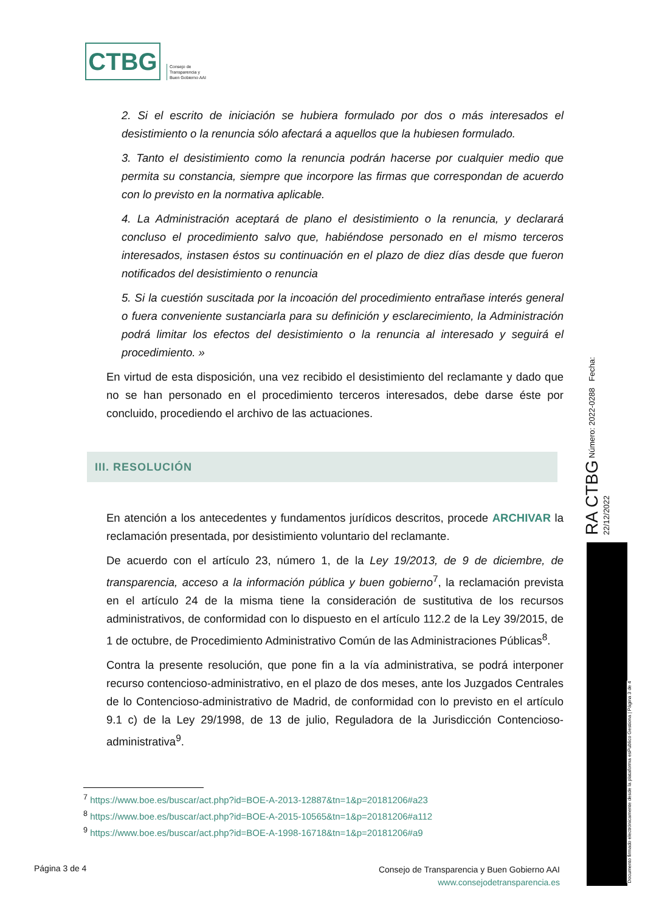CTBG
Consejo de
Transparencia y
Buen Gobierno AAI
2. Si el escrito de iniciación se hubiera formulado por dos o más interesados el desistimiento o la renuncia sólo afectará a aquellos que la hubiesen formulado.
3. Tanto el desistimiento como la renuncia podrán hacerse por cualquier medio que permita su constancia, siempre que incorpore las firmas que correspondan de acuerdo con lo previsto en la normativa aplicable.
4. La Administración aceptará de plano el desistimiento o la renuncia, y declarará concluso el procedimiento salvo que, habiéndose personado en el mismo terceros interesados, instasen éstos su continuación en el plazo de diez días desde que fueron notificados del desistimiento o renuncia
5. Si la cuestión suscitada por la incoación del procedimiento entrañase interés general o fuera conveniente sustanciarla para su definición y esclarecimiento, la Administración podrá limitar los efectos del desistimiento o la renuncia al interesado y seguirá el procedimiento. »
En virtud de esta disposición, una vez recibido el desistimiento del reclamante y dado que no se han personado en el procedimiento terceros interesados, debe darse éste por concluido, procediendo el archivo de las actuaciones.
III. RESOLUCIÓN
En atención a los antecedentes y fundamentos jurídicos descritos, procede ARCHIVAR la reclamación presentada, por desistimiento voluntario del reclamante.
De acuerdo con el artículo 23, número 1, de la Ley 19/2013, de 9 de diciembre, de transparencia, acceso a la información pública y buen gobierno<sup>7</sup>, la reclamación prevista en el artículo 24 de la misma tiene la consideración de sustitutiva de los recursos administrativos, de conformidad con lo dispuesto en el artículo 112.2 de la Ley 39/2015, de 1 de octubre, de Procedimiento Administrativo Común de las Administraciones Públicas<sup>8</sup>.
Contra la presente resolución, que pone fin a la vía administrativa, se podrá interponer recurso contencioso-administrativo, en el plazo de dos meses, ante los Juzgados Centrales de lo Contencioso-administrativo de Madrid, de conformidad con lo previsto en el artículo 9.1 c) de la Ley 29/1998, de 13 de julio, Reguladora de la Jurisdicción Contencioso-administrativa<sup>9</sup>.
<sup>7</sup> https://www.boe.es/buscar/act.php?id=BOE-A-2013-12887&tn=1&p=20181206#a23
<sup>8</sup> https://www.boe.es/buscar/act.php?id=BOE-A-2015-10565&tn=1&p=20181206#a112
<sup>9</sup> https://www.boe.es/buscar/act.php?id=BOE-A-1998-16718&tn=1&p=20181206#a9
RA CTBG Número: 2022-0288 Fecha: 22/12/2022
Documento firmado electrónicamente desde la plataforma esPublico Gestiona | Página 3 de 4
Página 3 de 4
Consejo de Transparencia y Buen Gobierno AAI
www.consejodetransparencia.es